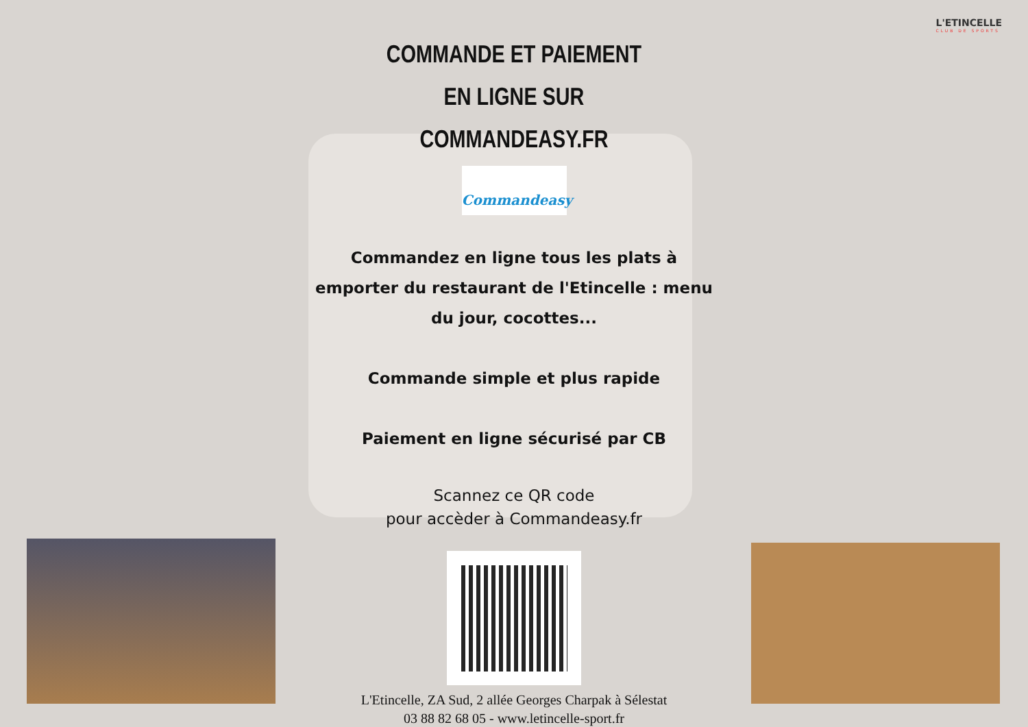L'ETINCELLE
CLUB DE SPORTS
COMMANDE ET PAIEMENT
EN LIGNE SUR COMMANDEASY.FR
Commandeasy
Commandez en ligne tous les plats à emporter du restaurant de l'Etincelle : menu du jour, cocottes...
Commande simple et plus rapide
Paiement en ligne sécurisé par CB
Scannez ce QR code
pour accèder à Commandeasy.fr
L'Etincelle, ZA Sud, 2 allée Georges Charpak à Sélestat
03 88 82 68 05 - www.letincelle-sport.fr